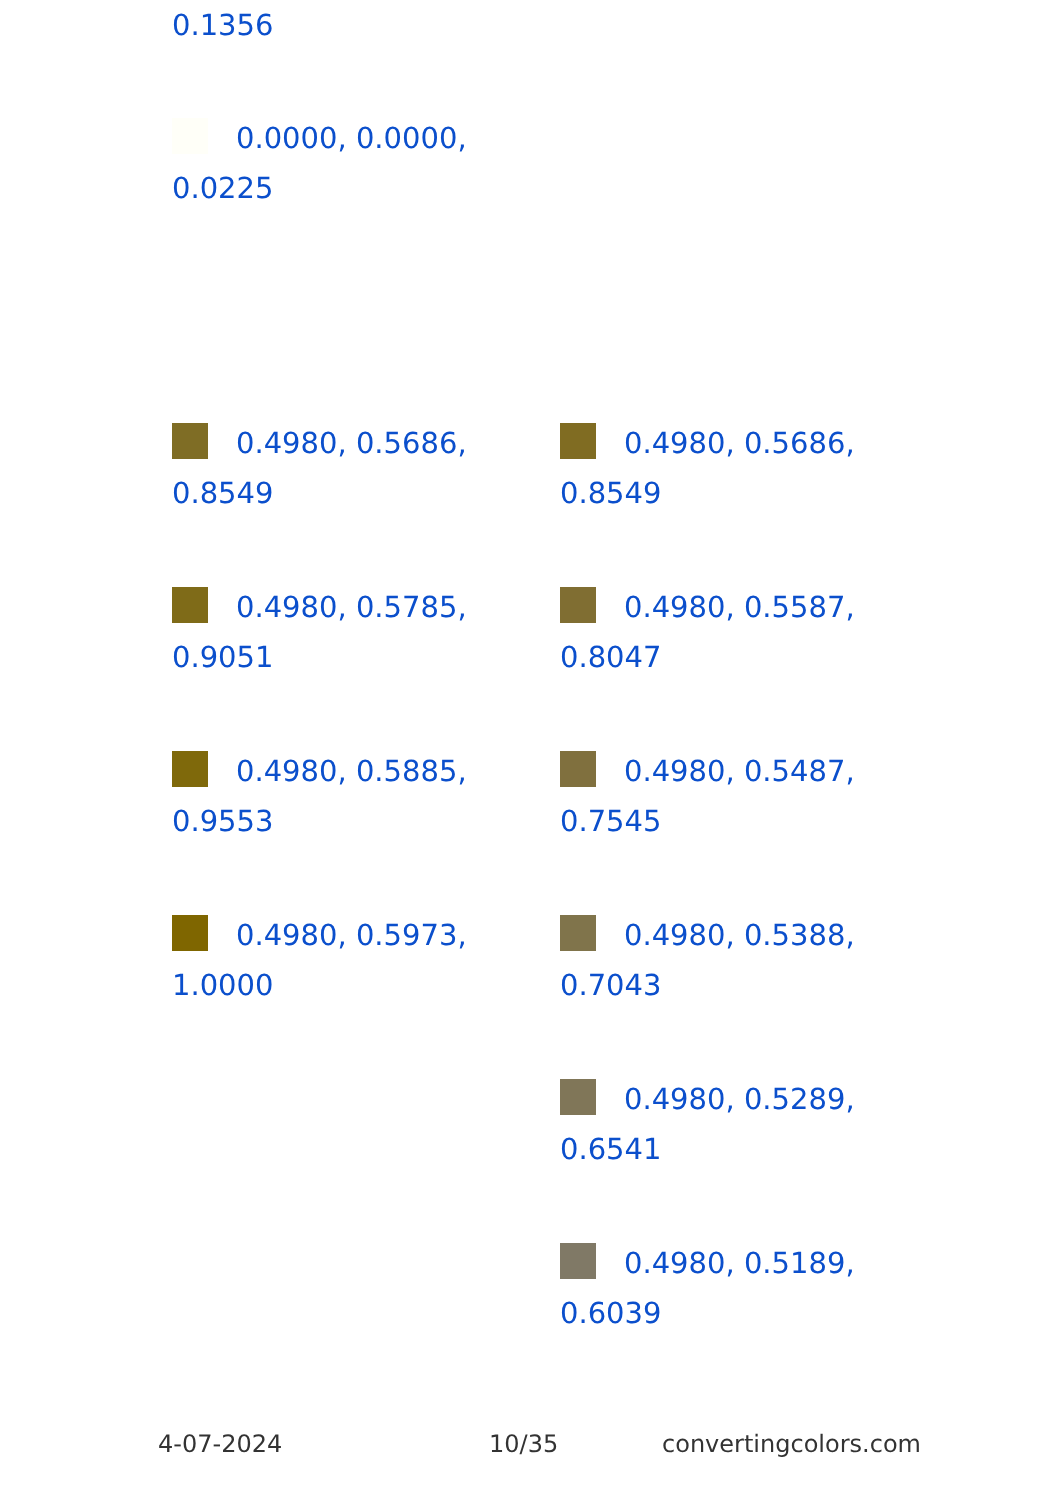0.1356
0.0000, 0.0000, 0.0225
0.4980, 0.5686, 0.8549
0.4980, 0.5686, 0.8549
0.4980, 0.5785, 0.9051
0.4980, 0.5587, 0.8047
0.4980, 0.5885, 0.9553
0.4980, 0.5487, 0.7545
0.4980, 0.5973, 1.0000
0.4980, 0.5388, 0.7043
0.4980, 0.5289, 0.6541
0.4980, 0.5189, 0.6039
4-07-2024 10/35 convertingcolors.com